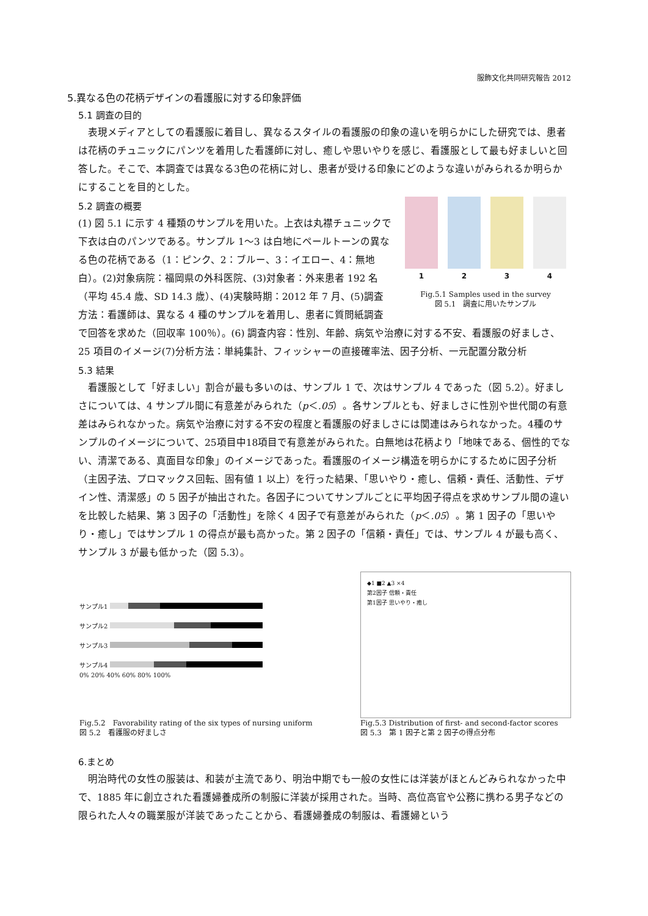服飾文化共同研究報告 2012
5.異なる色の花柄デザインの看護服に対する印象評価
5.1 調査の目的
　表現メディアとしての看護服に着目し、異なるスタイルの看護服の印象の違いを明らかにした研究では、患者は花柄のチュニックにパンツを着用した看護師に対し、癒しや思いやりを感じ、看護服として最も好ましいと回答した。そこで、本調査では異なる3色の花柄に対し、患者が受ける印象にどのような違いがみられるか明らかにすることを目的とした。
1 2 3 4
Fig.5.1 Samples used in the survey
図 5.1　調査に用いたサンプル
5.2 調査の概要
(1) 図 5.1 に示す 4 種類のサンプルを用いた。上衣は丸襟チュニックで下衣は白のパンツである。サンプル 1～3 は白地にペールトーンの異なる色の花柄である（1：ピンク、2：ブルー、3：イエロー、4：無地白）。(2)対象病院：福岡県の外科医院、(3)対象者：外来患者 192 名（平均 45.4 歳、SD 14.3 歳）、(4)実験時期：2012 年 7 月、(5)調査方法：看護師は、異なる 4 種のサンプルを着用し、患者に質問紙調査で回答を求めた（回収率 100％）。(6) 調査内容：性別、年齢、病気や治療に対する不安、看護服の好ましさ、25 項目のイメージ(7)分析方法：単純集計、フィッシャーの直接確率法、因子分析、一元配置分散分析
5.3 結果
　看護服として「好ましい」割合が最も多いのは、サンプル 1 で、次はサンプル 4 であった（図 5.2）。好ましさについては、4 サンプル間に有意差がみられた（p＜.05）。各サンプルとも、好ましさに性別や世代間の有意差はみられなかった。病気や治療に対する不安の程度と看護服の好ましさには関連はみられなかった。4種のサンプルのイメージについて、25項目中18項目で有意差がみられた。白無地は花柄より「地味である、個性的でない、清潔である、真面目な印象」のイメージであった。看護服のイメージ構造を明らかにするために因子分析（主因子法、プロマックス回転、固有値 1 以上）を行った結果、「思いやり・癒し、信頼・責任、活動性、デザイン性、清潔感」の 5 因子が抽出された。各因子についてサンプルごとに平均因子得点を求めサンプル間の違いを比較した結果、第 3 因子の「活動性」を除く 4 因子で有意差がみられた（p＜.05）。第 1 因子の「思いやり・癒し」ではサンプル 1 の得点が最も高かった。第 2 因子の「信頼・責任」では、サンプル 4 が最も高く、サンプル 3 が最も低かった（図 5.3）。
サンプル1
サンプル2
サンプル3
サンプル4
0% 20% 40% 60% 80% 100%
Fig.5.2　Favorability rating of the six types of nursing uniform
図 5.2　看護服の好ましさ
◆1 ■2 ▲3 ×4
第2因子 信頼・責任
第1因子 思いやり・癒し
Fig.5.3 Distribution of first- and second-factor scores
図 5.3　第 1 因子と第 2 因子の得点分布
6.まとめ
　明治時代の女性の服装は、和装が主流であり、明治中期でも一般の女性には洋装がほとんどみられなかった中で、1885 年に創立された看護婦養成所の制服に洋装が採用された。当時、高位高官や公務に携わる男子などの限られた人々の職業服が洋装であったことから、看護婦養成の制服は、看護婦という